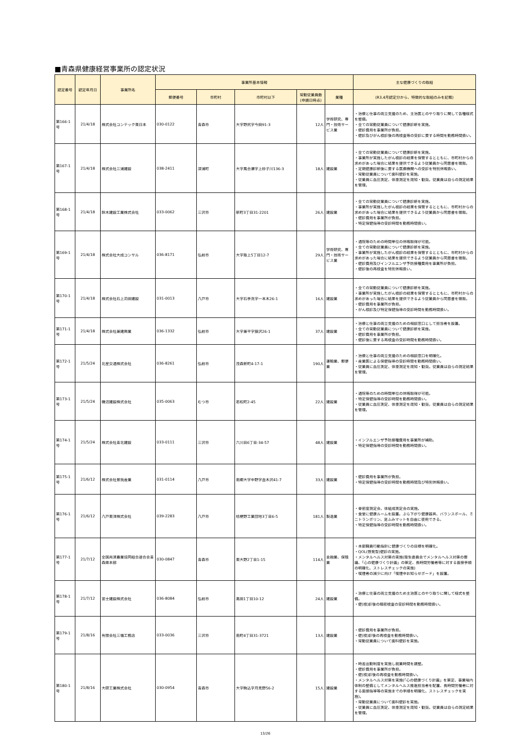■青森県健康経営事業所の認定状況
| 認定番号 | 認定年月日 | 事業所名 | 事業所基本情報 | | | | | 主な健康づくりの取組 |
| --- | --- | --- | --- | --- | --- | --- | --- | --- |
| | | | 郵便番号 | 市町村 | 市町村以下 | 常勤従業員数 (申請日時点) | 業種 | (R3.4月認定分から、特徴的な取組のみを記載) |
| 第166-1号 | 21/4/18 | 株式会社コンテック東日本 | 030-0122 | 青森市 | 大字野尻字今田91-3 | 12人 | 学術研究、専門・技術サービス業 | ・治療と仕事の両立支援のため、主治医とのやり取りに関して各種様式を整備。 ・全ての常勤従業員について健康診断を実施。 ・健診費用を事業所が負担。 ・健診及びがん検診後の再検査等の受診に要する時間を勤務時間扱い。 |
| 第167-1号 | 21/4/18 | 株式会社三浦建設 | 038-2411 | 深浦町 | 大字風合瀬字上砂子川136-3 | 18人 | 建設業 | ・全ての常勤従業員について健康診断を実施。 ・事業所が実施したがん検診の結果を保管するとともに、市町村からの求めがあった場合に結果を提供できるよう従業員から同意書を徴取。 ・定期健康診断後に要する医療機関への受診を特別休暇扱い。 ・常勤従業員について歯科健診を実施。 ・従業員に血圧測定、体重測定を周知・勧奨。従業員は自らの測定結果を管理。 |
| 第168-1号 | 21/4/18 | 鈴木建設工業株式会社 | 033-0062 | 三沢市 | 新町3丁目31-2201 | 26人 | 建設業 | ・全ての常勤従業員について健康診断を実施。 ・事業所が実施したがん検診の結果を保管するとともに、市町村からの求めがあった場合に結果を提供できるよう従業員から同意書を徴取。 ・健診費用を事業所が負担。 ・特定保健指導の受診時間を勤務時間扱い。 |
| 第169-1号 | 21/4/18 | 株式会社大成コンサル | 036-8171 | 弘前市 | 大字取上5丁目12-7 | 29人 | 学術研究、専門・技術サービス業 | ・通院等のための時間単位の休暇取得が可能。 ・全ての常勤従業員について健康診断を実施。 ・事業所が実施したがん検診の結果を保管するとともに、市町村からの求めがあった場合に結果を提供できるよう従業員から同意書を徴取。 ・健診費用及びインフルエンザ予防接種費用を事業所が負担。 ・健診後の再検査を特別休暇扱い。 |
| 第170-1号 | 21/4/18 | 株式会社石上苅田建設 | 031-0013 | 八戸市 | 大字石手洗字一本木26-1 | 16人 | 建設業 | ・全ての常勤従業員について健康診断を実施。 ・事業所が実施したがん検診の結果を保管するとともに、市町村からの求めがあった場合に結果を提供できるよう従業員から同意書を徴取。 ・健診費用を事業所が負担。 ・がん検診及び特定保健指導の受診時間を勤務時間扱い。 |
| 第171-1号 | 21/4/18 | 株式会社兼建興業 | 036-1332 | 弘前市 | 大字兼平字猿沢26-1 | 37人 | 建設業 | ・治療と仕事の両立支援のための相談窓口として担当者を設置。 ・全ての常勤従業員について健康診断を実施。 ・健診費用を事業所が負担。 ・健診後に要する再検査の受診時間を勤務時間扱い。 |
| 第172-1号 | 21/5/24 | 北星交通株式会社 | 036-8261 | 弘前市 | 茂森新町4-17-1 | 190人 | 運輸業、郵便業 | ・治療と仕事の両立支援のための相談窓口を明確化。 ・産業医による保健指導の受診時間を勤務時間扱い。 ・従業員に血圧測定、体重測定を周知・勧奨。従業員は自らの測定結果を管理。 |
| 第173-1号 | 21/5/24 | 磯沼建設株式会社 | 035-0063 | むつ市 | 若松町2-45 | 22人 | 建設業 | ・通院等のための時間単位の休暇取得が可能。 ・特定保健指導の受診時間を勤務時間扱い。 ・従業員に血圧測定、体重測定を周知・勧奨。従業員は自らの測定結果を管理。 |
| 第174-1号 | 21/5/24 | 株式会社青北建設 | 033-0111 | 三沢市 | 六川目6丁目-34-57 | 48人 | 建設業 | ・インフルエンザ予防接種費用を事業所が補助。 ・特定保健指導の受診時間を勤務時間扱い。 |
| 第175-1号 | 21/6/12 | 株式会社曽我産業 | 031-0114 | 八戸市 | 南郷大字中野字丑木沢41-7 | 33人 | 建設業 | ・健診費用を事業所が負担。 ・特定保健指導の受診時間を勤務時間及び特別休暇扱い。 |
| 第176-1号 | 21/6/12 | 八戸東洋株式会社 | 039-2283 | 八戸市 | 桔梗野工業団地3丁目6-5 | 181人 | 製造業 | ・骨密度測定会、体組成測定会の実施。 ・食堂に健康ルームを設置。ぶら下がり健康器具、バランスボール、ミニトランポリン、足ふみマットを自由に使用できる。 ・特定保健指導の受診時間を勤務時間扱い。 |
| 第177-1号 | 21/7/12 | 全国共済農業協同組合連合会青森県本部 | 030-0847 | 青森市 | 東大野2丁目1-15 | 114人 | 金融業、保険業 | ・本部職員行動指針に健康づくりの目標を明確化。 ・QOL(啓発型)健診の実施。 ・メンタルヘルス対策の実施(衛生委員会でメンタルヘルス対策の審議、「心の健康づくり計画」の策定、長時間労働者等に対する面接手順の明確化、ストレスチェックの実施) ・喫煙者の減少に向け「喫煙中お知らせボード」を設置。 |
| 第178-1号 | 21/7/12 | 富士建設株式会社 | 036-8084 | 弘前市 | 高田1丁目10-12 | 24人 | 建設業 | ・治療と仕事の両立支援のため主治医とのやり取りに関して様式を整備。 ・健(検)診後の精密検査の受診時間を勤務時間扱い。 |
| 第179-1号 | 21/8/16 | 有限会社三福工務店 | 033-0036 | 三沢市 | 南町4丁目31-3721 | 13人 | 建設業 | ・健診費用を事業所が負担。 ・健(検)診後の再検査を勤務時間扱い。 ・常勤従業員について歯科健診を実施。 |
| 第180-1号 | 21/8/16 | 大研工業株式会社 | 030-0954 | 青森市 | 大字駒込字月見野56-2 | 15人 | 建設業 | ・時差出勤制度を実施し就業時間を調整。 ・健診費用を事業所が負担。 ・健(検)診後の再検査を勤務時間扱い。 ・メンタルヘルス対策を実施(「心の健康づくり計画」を策定、事業場内体制の整備としてメンタルヘルス推進担当者を配置、長時間労働者に対する面接指導等の実施までの手順を明確化、ストレスチェックを実施)。 ・常勤従業員について歯科健診を実施。 ・従業員に血圧測定、体重測定を周知・勧奨。従業員は自らの測定結果を管理。 |
13/26